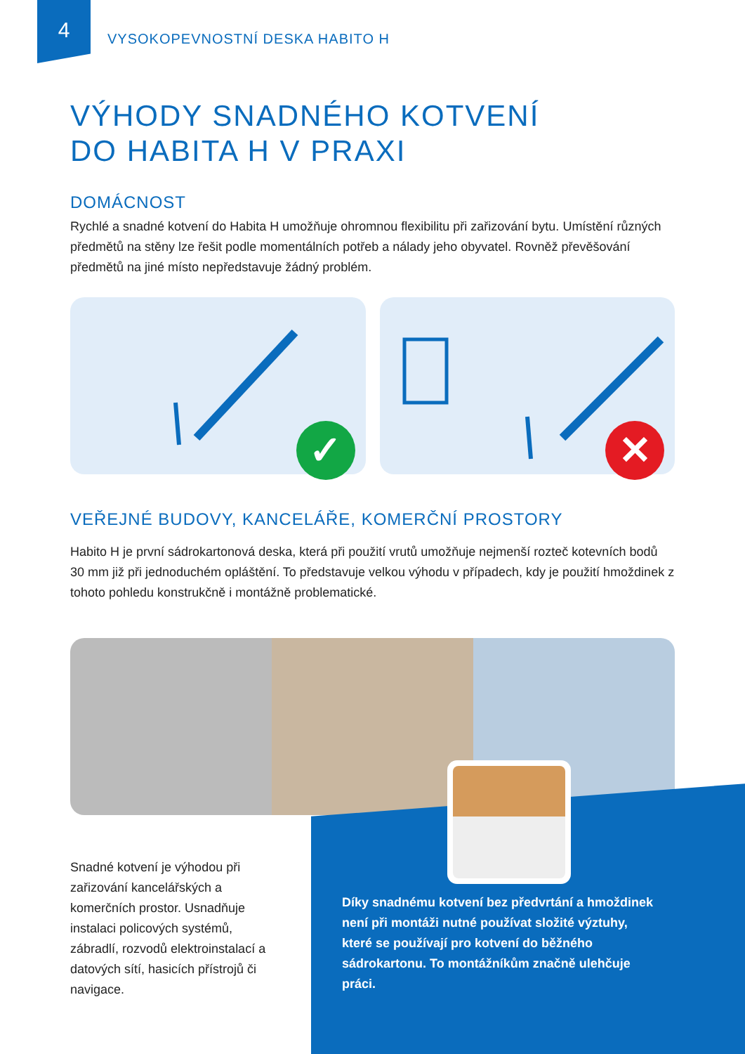4
VYSOKOPEVNOSTNÍ DESKA HABITO H
VÝHODY SNADNÉHO KOTVENÍ
DO HABITA H V PRAXI
DOMÁCNOST
Rychlé a snadné kotvení do Habita H umožňuje ohromnou flexibilitu při zařizování bytu. Umístění různých předmětů na stěny lze řešit podle momentálních potřeb a nálady jeho obyvatel. Rovněž převěšování předmětů na jiné místo nepředstavuje žádný problém.
✓
✕
VEŘEJNÉ BUDOVY, KANCELÁŘE, KOMERČNÍ PROSTORY
Habito H je první sádrokartonová deska, která při použití vrutů umožňuje nejmenší rozteč kotevních bodů 30 mm již při jednoduchém opláštění. To představuje velkou výhodu v případech, kdy je použití hmoždinek z tohoto pohledu konstrukčně i montážně problematické.
Snadné kotvení je výhodou při zařizování kancelářských a komerčních prostor. Usnadňuje instalaci policových systémů, zábradlí, rozvodů elektroinstalací a datových sítí, hasicích přístrojů či navigace.
Díky snadnému kotvení bez předvrtání a hmoždinek není při montáži nutné používat složité výztuhy, které se používají pro kotvení do běžného sádrokartonu. To montážníkům značně ulehčuje práci.